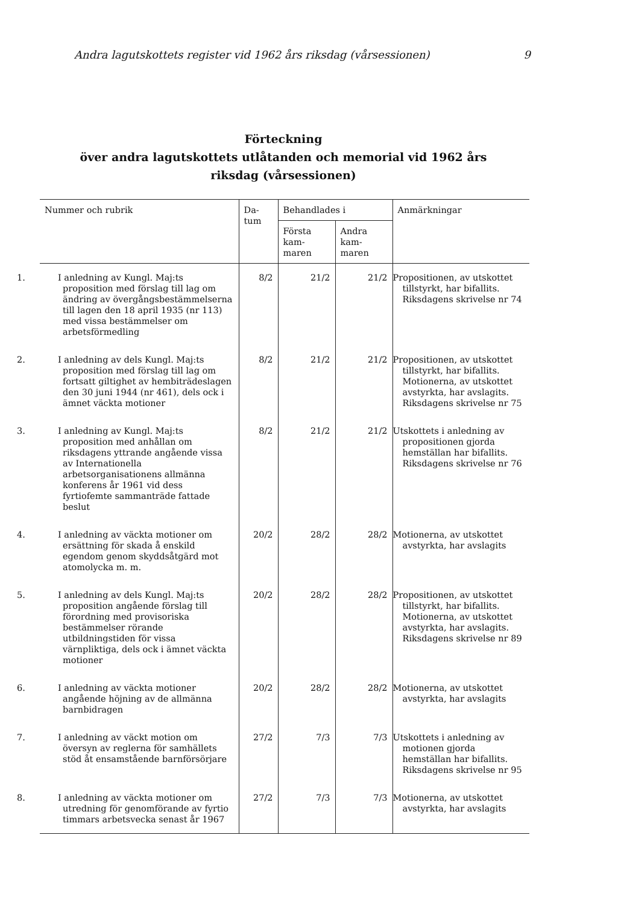Andra lagutskottets register vid 1962 års riksdag (vårsessionen) 9
Förteckning
över andra lagutskottets utlåtanden och memorial vid 1962 års riksdag (vårsessionen)
| Nummer och rubrik | Da- tum | Behandlades i | | Anmärkningar |
| --- | --- | --- | --- | --- |
| | | Första kam- maren | Andra kam- maren | |
| 1. I anledning av Kungl. Maj:ts proposition med förslag till lag om ändring av övergångsbestämmelserna till lagen den 18 april 1935 (nr 113) med vissa bestämmelser om arbetsförmedling | 8/2 | 21/2 | 21/2 | Propositionen, av utskottet tillstyrkt, har bifallits. Riksdagens skrivelse nr 74 |
| 2. I anledning av dels Kungl. Maj:ts proposition med förslag till lag om fortsatt giltighet av hembiträdeslagen den 30 juni 1944 (nr 461), dels ock i ämnet väckta motioner | 8/2 | 21/2 | 21/2 | Propositionen, av utskottet tillstyrkt, har bifallits. Motionerna, av utskottet avstyrkta, har avslagits. Riksdagens skrivelse nr 75 |
| 3. I anledning av Kungl. Maj:ts proposition med anhållan om riksdagens yttrande angående vissa av Internationella arbetsorganisationens allmänna konferens år 1961 vid dess fyrtiofemte sammanträde fattade beslut | 8/2 | 21/2 | 21/2 | Utskottets i anledning av propositionen gjorda hemställan har bifallits. Riksdagens skrivelse nr 76 |
| 4. I anledning av väckta motioner om ersättning för skada å enskild egendom genom skyddsåtgärd mot atomolycka m. m. | 20/2 | 28/2 | 28/2 | Motionerna, av utskottet avstyrkta, har avslagits |
| 5. I anledning av dels Kungl. Maj:ts proposition angående förslag till förordning med provisoriska bestämmelser rörande utbildningstiden för vissa värnpliktiga, dels ock i ämnet väckta motioner | 20/2 | 28/2 | 28/2 | Propositionen, av utskottet tillstyrkt, har bifallits. Motionerna, av utskottet avstyrkta, har avslagits. Riksdagens skrivelse nr 89 |
| 6. I anledning av väckta motioner angående höjning av de allmänna barnbidragen | 20/2 | 28/2 | 28/2 | Motionerna, av utskottet avstyrkta, har avslagits |
| 7. I anledning av väckt motion om översyn av reglerna för samhällets stöd åt ensamstående barnförsörjare | 27/2 | 7/3 | 7/3 | Utskottets i anledning av motionen gjorda hemställan har bifallits. Riksdagens skrivelse nr 95 |
| 8. I anledning av väckta motioner om utredning för genomförande av fyrtio timmars arbetsvecka senast år 1967 | 27/2 | 7/3 | 7/3 | Motionerna, av utskottet avstyrkta, har avslagits |